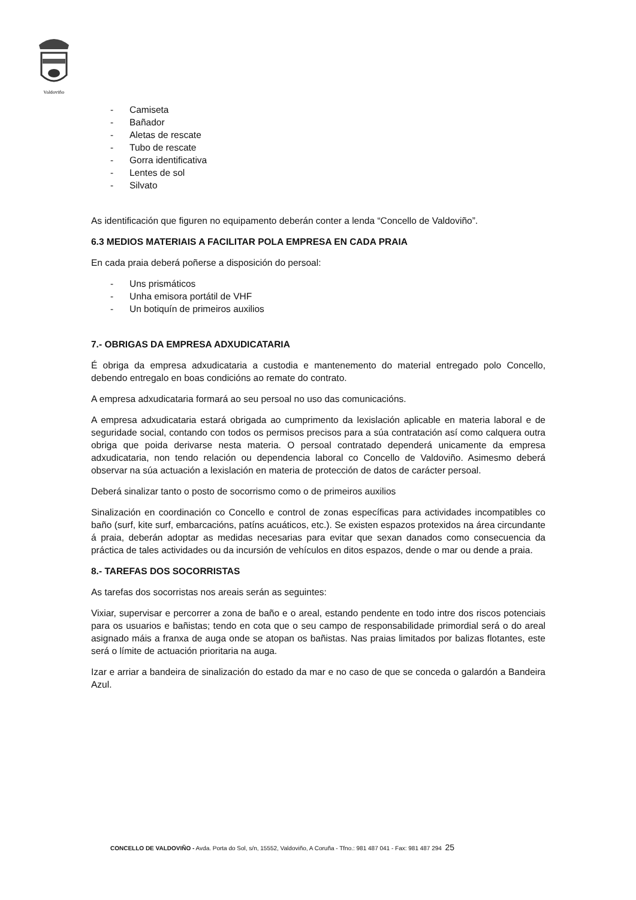Valdoviño
- Camiseta
- Bañador
- Aletas de rescate
- Tubo de rescate
- Gorra identificativa
- Lentes de sol
- Silvato
As identificación que figuren no equipamento deberán conter a lenda “Concello de Valdoviño”.
6.3 MEDIOS MATERIAIS A FACILITAR POLA EMPRESA EN CADA PRAIA
En cada praia deberá poñerse a disposición do persoal:
- Uns prismáticos
- Unha emisora portátil de VHF
- Un botiquín de primeiros auxilios
7.- OBRIGAS DA EMPRESA ADXUDICATARIA
É obriga da empresa adxudicataria a custodia e mantenemento do material entregado polo Concello, debendo entregalo en boas condicións ao remate do contrato.
A empresa adxudicataria formará ao seu persoal no uso das comunicacións.
A empresa adxudicataria estará obrigada ao cumprimento da lexislación aplicable en materia laboral e de seguridade social, contando con todos os permisos precisos para a súa contratación así como calquera outra obriga que poida derivarse nesta materia. O persoal contratado dependerá unicamente da empresa adxudicataria, non tendo relación ou dependencia laboral co Concello de Valdoviño. Asimesmo deberá observar na súa actuación a lexislación en materia de protección de datos de carácter persoal.
Deberá sinalizar tanto o posto de socorrismo como o de primeiros auxilios
Sinalización en coordinación co Concello e control de zonas específicas para actividades incompatibles co baño (surf, kite surf, embarcacións, patíns acuáticos, etc.). Se existen espazos protexidos na área circundante á praia, deberán adoptar as medidas necesarias para evitar que sexan danados como consecuencia da práctica de tales actividades ou da incursión de vehículos en ditos espazos, dende o mar ou dende a praia.
8.- TAREFAS DOS SOCORRISTAS
As tarefas dos socorristas nos areais serán as seguintes:
Vixiar, supervisar e percorrer a zona de baño e o areal, estando pendente en todo intre dos riscos potenciais para os usuarios e bañistas; tendo en cota que o seu campo de responsabilidade primordial será o do areal asignado máis a franxa de auga onde se atopan os bañistas. Nas praias limitados por balizas flotantes, este será o límite de actuación prioritaria na auga.
Izar e arriar a bandeira de sinalización do estado da mar e no caso de que se conceda o galardón a Bandeira Azul.
CONCELLO DE VALDOVIÑO - Avda. Porta do Sol, s/n, 15552, Valdoviño, A Coruña - Tfno.: 981 487 041 - Fax: 981 487 294 25